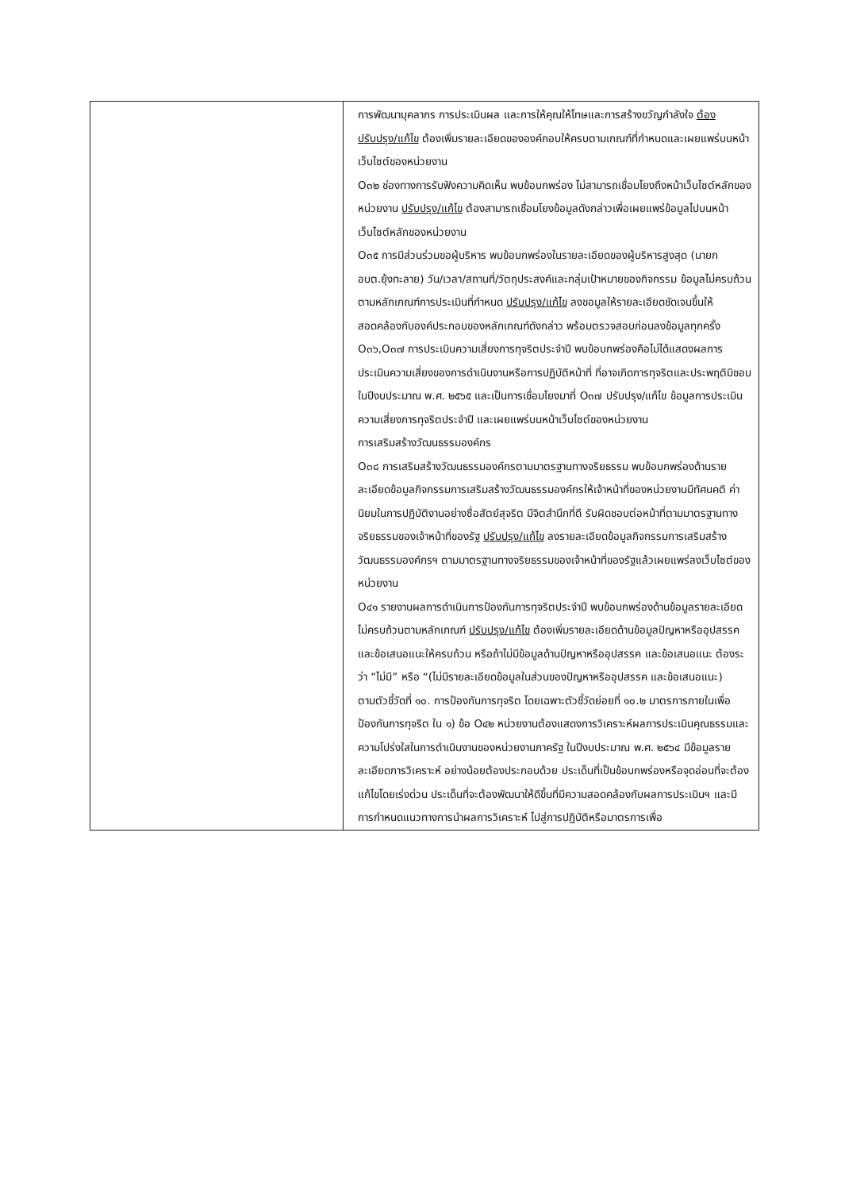| | การพัฒนาบุคลากร การประเมินผล และการให้คุณให้โทษและการสร้างขวัญกำลังใจ ต้องปรับปรุง/แก้ไข ต้องเพิ่มรายละเอียดขององค์กอบให้ครบตามเกณฑ์ที่กำหนดและเผยแพร่บนหน้าเว็บไซต์ของหน่วยงาน O๓๒ ช่องทางการรับฟังความคิดเห็น พบข้อบกพร่อง ไม่สามารถเชื่อมโยงถึงหน้าเว็บไซต์หลักของหน่วยงาน ปรับปรุง/แก้ไข ต้องสามารถเชื่อมโยงข้อมูลดังกล่าวเพื่อเผยแพร่ข้อมูลไปบนหน้าเว็บไซต์หลักของหน่วยงาน O๓๕ การมีส่วนร่วมขอผู้บริหาร พบข้อบกพร่องในรายละเอียดของผู้บริหารสูงสุด (นายก อบต.ยุ้งทะลาย) วัน/เวลา/สถานที่/วัตถุประสงค์และกลุ่มเป้าหมายของกิจกรรม ข้อมูลไม่ครบถ้วนตามหลักเกณฑ์การประเมินที่กำหนด ปรับปรุง/แก้ไข ลงขอมูลให้รายละเอียดชัดเจนขึ้นให้สอดคล้องกับองค์ประกอบของหลักเกณฑ์ดังกล่าว พร้อมตรวจสอบก่อนลงข้อมูลทุกครั้ง O๓๖,O๓๗ การประเมินความเสี่ยงการทุจริตประจำปี พบข้อบกพร่องคือไม่ได้แสดงผลการประเมินความเสี่ยงของการดำเนินงานหรือการปฏิบัติหน้าที่ ที่อาจเกิดการทุจริตและประพฤติมิชอบในปีงบประมาณ พ.ศ. ๒๕๖๕ และเป็นการเชื่อมโยงมาที่ O๓๗ ปรับปรุง/แก้ไข ข้อมูลการประเมินความเสี่ยงการทุจริตประจำปี และเผยแพร่บนหน้าเว็บไซต์ของหน่วยงาน การเสริมสร้างวัฒนธรรมองค์กร O๓๘ การเสริมสร้างวัฒนธรรมองค์กรตามมาตรฐานทางจริยธรรม พบข้อบกพร่องด้านรายละเอียดข้อมูลกิจกรรมการเสริมสร้างวัฒนธรรมองค์กรให้เจ้าหน้าที่ของหน่วยงานมีทัศนคติ ค่านิยมในการปฏิบัติงานอย่างซื่อสัตย์สุจริต มีจิตสำนึกที่ดี รับผิดชอบต่อหน้าที่ตามมาตรฐานทางจริยธรรมของเจ้าหน้าที่ของรัฐ ปรับปรุง/แก้ไข ลงรายละเอียดข้อมูลกิจกรรมการเสริมสร้างวัฒนธรรมองค์กรฯ ตามมาตรฐานทางจริยธรรมของเจ้าหน้าที่ของรัฐแล้วเผยแพร่ลงเว็บไซต์ของหน่วยงาน O๔๑ รายงานผลการดำเนินการป้องกันการทุจริตประจำปี พบข้อบกพร่องด้านข้อมูลรายละเอียดไม่ครบถ้วนตามหลักเกณฑ์ ปรับปรุง/แก้ไข ต้องเพิ่มรายละเอียดด้านข้อมูลปัญหาหรืออุปสรรคและข้อเสนอแนะให้ครบถ้วน หรือถ้าไม่มีข้อมูลด้านปัญหาหรืออุปสรรค และข้อเสนอแนะ ต้องระว่า “ไม่มี” หรือ “(ไม่มีรายละเอียดข้อมูลในส่วนของปัญหาหรืออุปสรรค และข้อเสนอแนะ) ตามตัวชี้วัดที่ ๑๐. การป้องกันการทุจริต โดยเฉพาะตัวชี้วัดย่อยที่ ๑๐.๒ มาตรการภายในเพื่อป้องกันการทุจริต ใน ๑) ข้อ O๔๒ หน่วยงานต้องแสดงการวิเคราะห์ผลการประเมินคุณธรรมและความโปร่งใสในการดำเนินงานของหน่วยงานภาครัฐ ในปีงบประมาณ พ.ศ. ๒๕๖๔ มีข้อมูลรายละเอียดการวิเคราะห์ อย่างน้อยต้องประกอบด้วย ประเด็นที่เป็นข้อบกพร่องหรือจุดอ่อนที่จะต้องแก้ไขโดยเร่งด่วน ประเด็นที่จะต้องพัฒนาให้ดีขึ้นที่มีความสอดคล้องกับผลการประเมินฯ และมีการกำหนดแนวทางการนำผลการวิเคราะห์ ไปสู่การปฏิบัติหรือมาตรการเพื่อ |